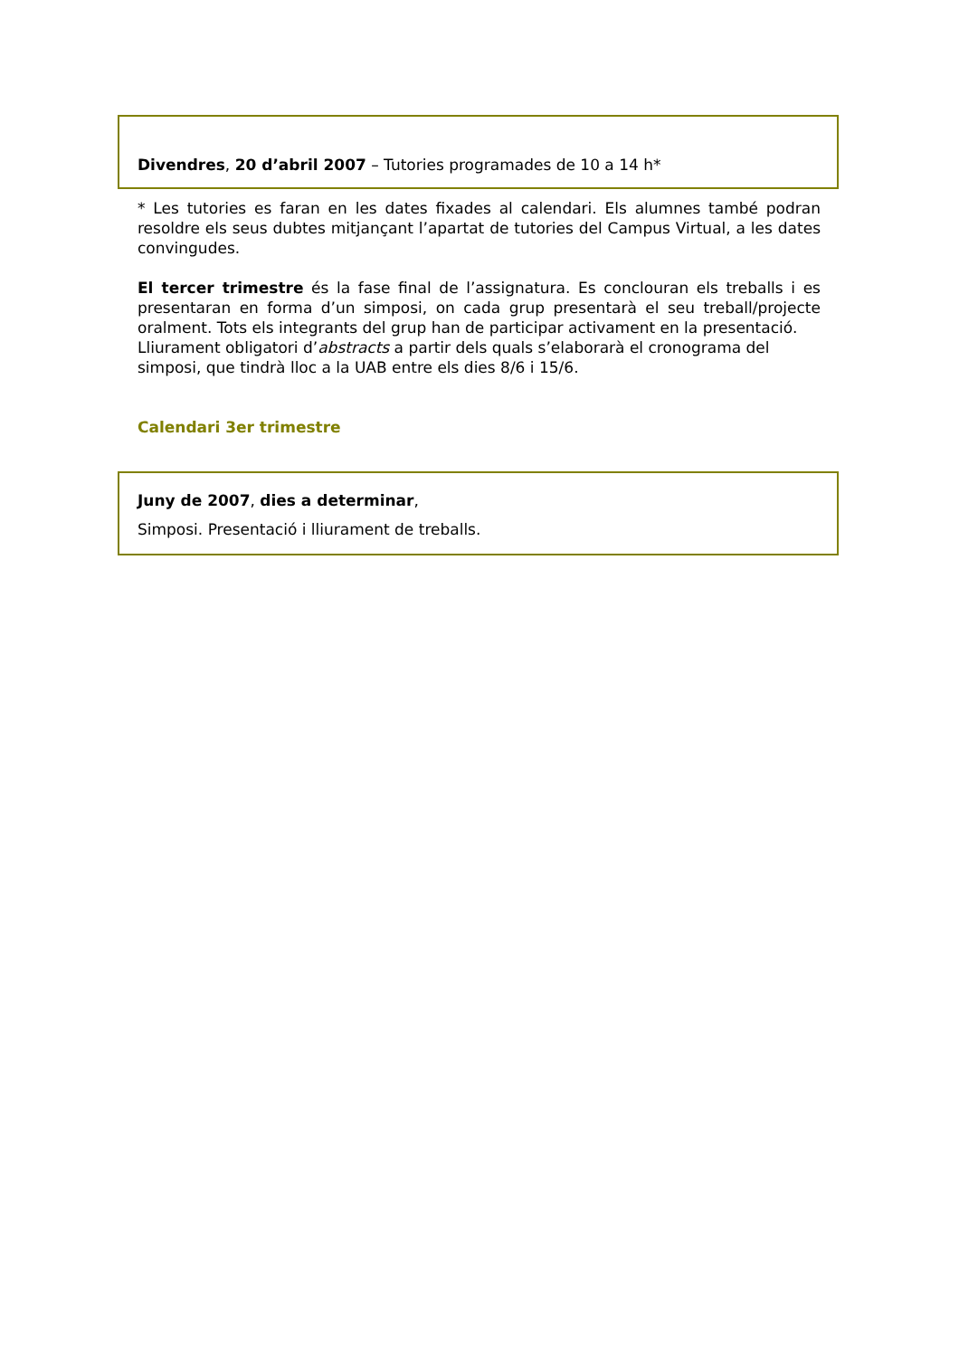Divendres, 20 d’abril 2007 – Tutories programades de 10 a 14 h*
* Les tutories es faran en les dates fixades al calendari. Els alumnes també podran resoldre els seus dubtes mitjançant l’apartat de tutories del Campus Virtual, a les dates convingudes.
El tercer trimestre és la fase final de l’assignatura. Es conclouran els treballs i es presentaran en forma d’un simposi, on cada grup presentarà el seu treball/projecte oralment. Tots els integrants del grup han de participar activament en la presentació.
Lliurament obligatori d’abstracts a partir dels quals s’elaborarà el cronograma del simposi, que tindrà lloc a la UAB entre els dies 8/6 i 15/6.
Calendari 3er trimestre
Juny de 2007, dies a determinar,
Simposi. Presentació i lliurament de treballs.